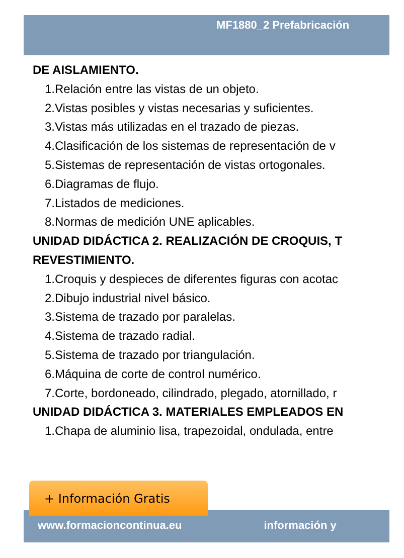MF1880_2 Prefabricación
DE AISLAMIENTO.
1.Relación entre las vistas de un objeto.
2.Vistas posibles y vistas necesarias y suficientes.
3.Vistas más utilizadas en el trazado de piezas.
4.Clasificación de los sistemas de representación de v
5.Sistemas de representación de vistas ortogonales.
6.Diagramas de flujo.
7.Listados de mediciones.
8.Normas de medición UNE aplicables.
UNIDAD DIDÁCTICA 2. REALIZACIÓN DE CROQUIS, T
REVESTIMIENTO.
1.Croquis y despieces de diferentes figuras con acotac
2.Dibujo industrial nivel básico.
3.Sistema de trazado por paralelas.
4.Sistema de trazado radial.
5.Sistema de trazado por triangulación.
6.Máquina de corte de control numérico.
7.Corte, bordoneado, cilindrado, plegado, atornillado, r
UNIDAD DIDÁCTICA 3. MATERIALES EMPLEADOS EN
1.Chapa de aluminio lisa, trapezoidal, ondulada, entre
+ Información Gratis
www.formacioncontinua.eu información y